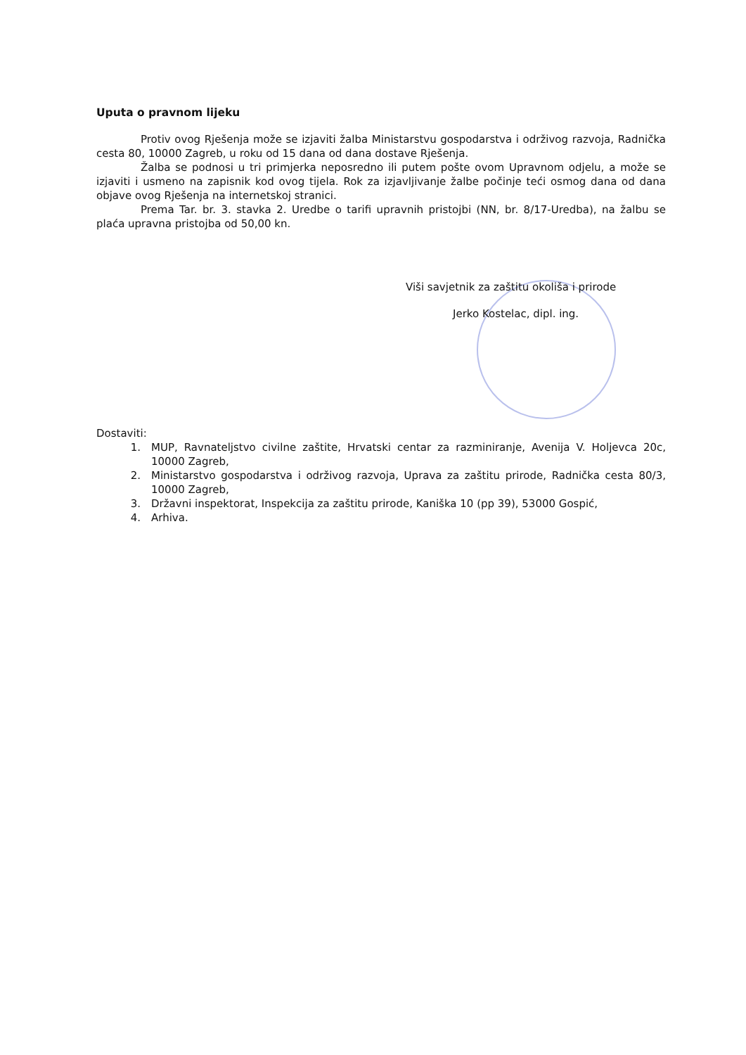Uputa o pravnom lijeku
Protiv ovog Rješenja može se izjaviti žalba Ministarstvu gospodarstva i održivog razvoja, Radnička cesta 80, 10000 Zagreb, u roku od 15 dana od dana dostave Rješenja.
Žalba se podnosi u tri primjerka neposredno ili putem pošte ovom Upravnom odjelu, a može se izjaviti i usmeno na zapisnik kod ovog tijela. Rok za izjavljivanje žalbe počinje teći osmog dana od dana objave ovog Rješenja na internetskoj stranici.
Prema Tar. br. 3. stavka 2. Uredbe o tarifi upravnih pristojbi (NN, br. 8/17-Uredba), na žalbu se plaća upravna pristojba od 50,00 kn.
Viši savjetnik za zaštitu okoliša i prirode
Jerko Kostelac, dipl. ing.
Dostaviti:
1. MUP, Ravnateljstvo civilne zaštite, Hrvatski centar za razminiranje, Avenija V. Holjevca 20c, 10000 Zagreb,
2. Ministarstvo gospodarstva i održivog razvoja, Uprava za zaštitu prirode, Radnička cesta 80/3, 10000 Zagreb,
3. Državni inspektorat, Inspekcija za zaštitu prirode, Kaniška 10 (pp 39), 53000 Gospić,
4. Arhiva.